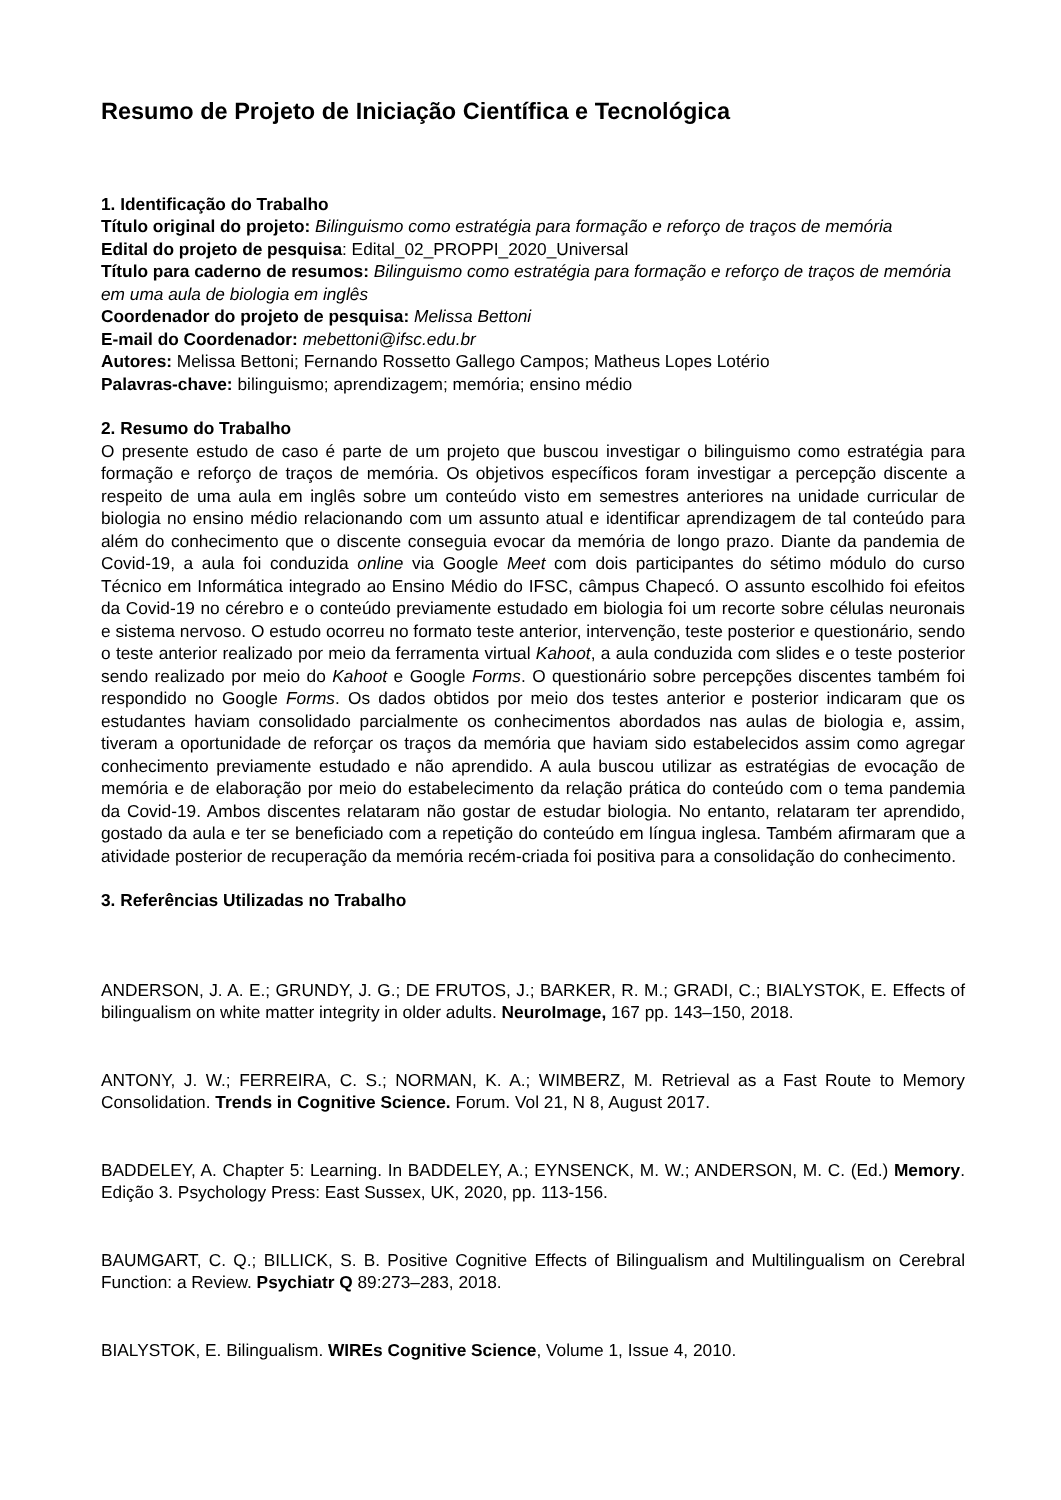Resumo de Projeto de Iniciação Científica e Tecnológica
1. Identificação do Trabalho
Título original do projeto: Bilinguismo como estratégia para formação e reforço de traços de memória
Edital do projeto de pesquisa: Edital_02_PROPPI_2020_Universal
Título para caderno de resumos: Bilinguismo como estratégia para formação e reforço de traços de memória em uma aula de biologia em inglês
Coordenador do projeto de pesquisa: Melissa Bettoni
E-mail do Coordenador: mebettoni@ifsc.edu.br
Autores: Melissa Bettoni; Fernando Rossetto Gallego Campos; Matheus Lopes Lotério
Palavras-chave: bilinguismo; aprendizagem; memória; ensino médio
2. Resumo do Trabalho
O presente estudo de caso é parte de um projeto que buscou investigar o bilinguismo como estratégia para formação e reforço de traços de memória. Os objetivos específicos foram investigar a percepção discente a respeito de uma aula em inglês sobre um conteúdo visto em semestres anteriores na unidade curricular de biologia no ensino médio relacionando com um assunto atual e identificar aprendizagem de tal conteúdo para além do conhecimento que o discente conseguia evocar da memória de longo prazo. Diante da pandemia de Covid-19, a aula foi conduzida online via Google Meet com dois participantes do sétimo módulo do curso Técnico em Informática integrado ao Ensino Médio do IFSC, câmpus Chapecó. O assunto escolhido foi efeitos da Covid-19 no cérebro e o conteúdo previamente estudado em biologia foi um recorte sobre células neuronais e sistema nervoso. O estudo ocorreu no formato teste anterior, intervenção, teste posterior e questionário, sendo o teste anterior realizado por meio da ferramenta virtual Kahoot, a aula conduzida com slides e o teste posterior sendo realizado por meio do Kahoot e Google Forms. O questionário sobre percepções discentes também foi respondido no Google Forms. Os dados obtidos por meio dos testes anterior e posterior indicaram que os estudantes haviam consolidado parcialmente os conhecimentos abordados nas aulas de biologia e, assim, tiveram a oportunidade de reforçar os traços da memória que haviam sido estabelecidos assim como agregar conhecimento previamente estudado e não aprendido. A aula buscou utilizar as estratégias de evocação de memória e de elaboração por meio do estabelecimento da relação prática do conteúdo com o tema pandemia da Covid-19. Ambos discentes relataram não gostar de estudar biologia. No entanto, relataram ter aprendido, gostado da aula e ter se beneficiado com a repetição do conteúdo em língua inglesa. Também afirmaram que a atividade posterior de recuperação da memória recém-criada foi positiva para a consolidação do conhecimento.
3. Referências Utilizadas no Trabalho
ANDERSON, J. A. E.; GRUNDY, J. G.; DE FRUTOS, J.; BARKER, R. M.; GRADI, C.; BIALYSTOK, E. Effects of bilingualism on white matter integrity in older adults. NeuroImage, 167 pp. 143–150, 2018.
ANTONY, J. W.; FERREIRA, C. S.; NORMAN, K. A.; WIMBERZ, M. Retrieval as a Fast Route to Memory Consolidation. Trends in Cognitive Science. Forum. Vol 21, N 8, August 2017.
BADDELEY, A. Chapter 5: Learning. In BADDELEY, A.; EYNSENCK, M. W.; ANDERSON, M. C. (Ed.) Memory. Edição 3. Psychology Press: East Sussex, UK, 2020, pp. 113-156.
BAUMGART, C. Q.; BILLICK, S. B. Positive Cognitive Effects of Bilingualism and Multilingualism on Cerebral Function: a Review. Psychiatr Q 89:273–283, 2018.
BIALYSTOK, E. Bilingualism. WIREs Cognitive Science, Volume 1, Issue 4, 2010.